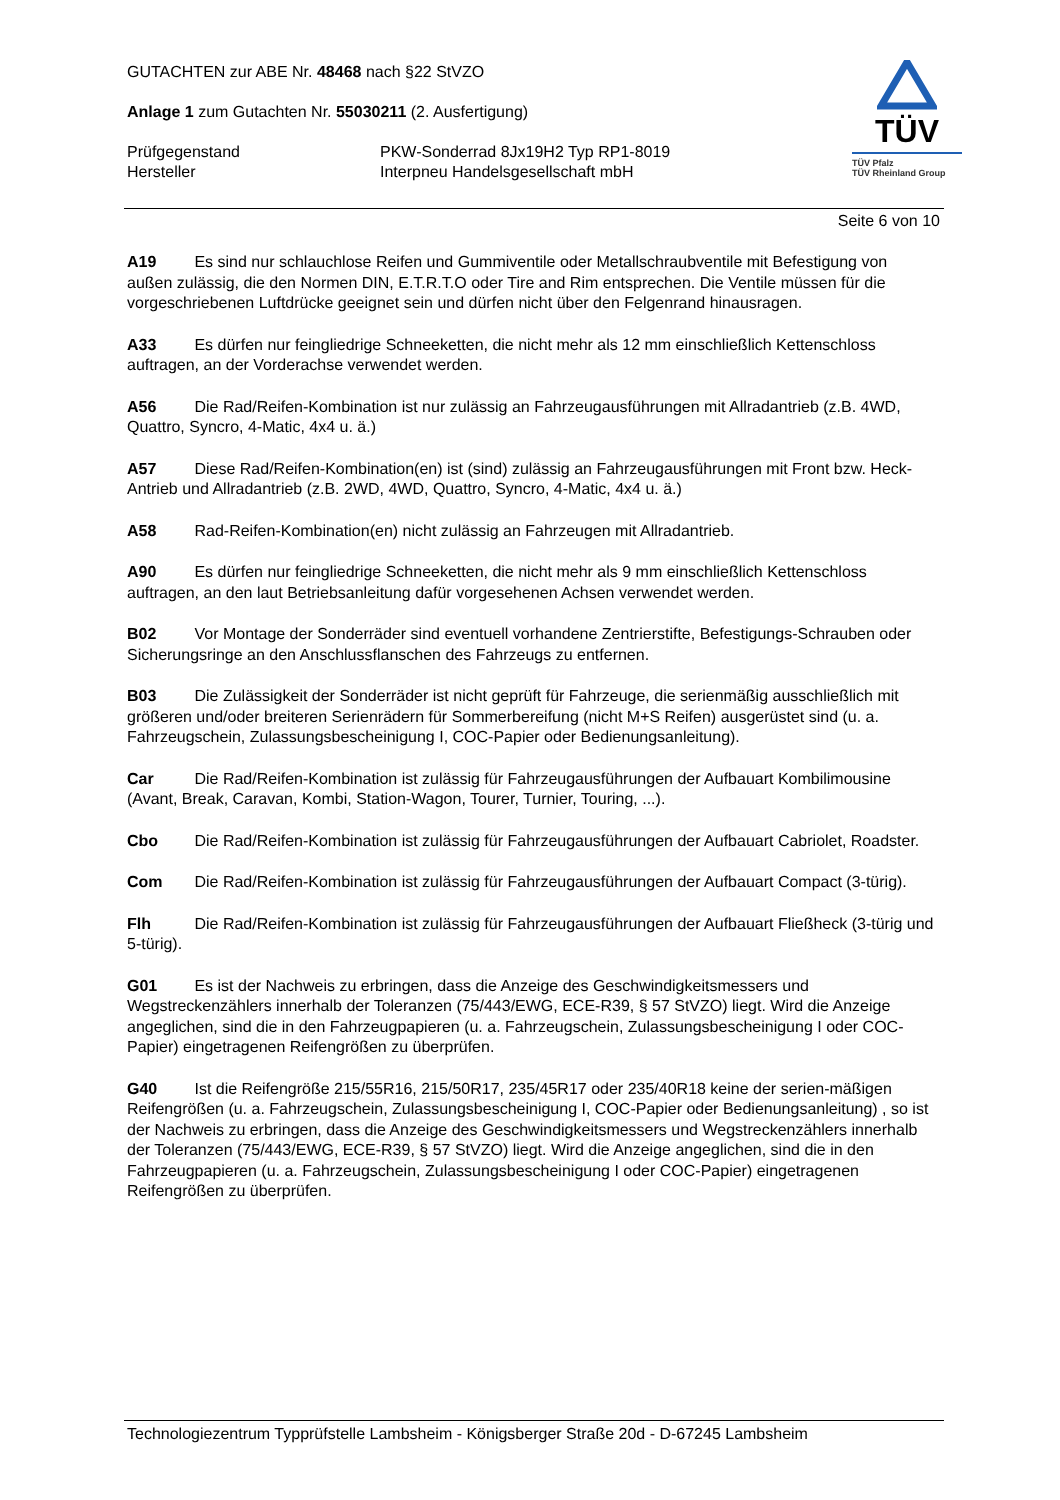GUTACHTEN zur ABE Nr. 48468 nach §22 StVZO
Anlage 1 zum Gutachten Nr. 55030211 (2. Ausfertigung)
Prüfgegenstand PKW-Sonderrad 8Jx19H2 Typ RP1-8019
Hersteller Interpneu Handelsgesellschaft mbH
TÜV
TÜV Pfalz
TÜV Rheinland Group
Seite 6 von 10
A19 Es sind nur schlauchlose Reifen und Gummiventile oder Metallschraubventile mit Befestigung von außen zulässig, die den Normen DIN, E.T.R.T.O oder Tire and Rim entsprechen. Die Ventile müssen für die vorgeschriebenen Luftdrücke geeignet sein und dürfen nicht über den Felgenrand hinausragen.
A33 Es dürfen nur feingliedrige Schneeketten, die nicht mehr als 12 mm einschließlich Kettenschloss auftragen, an der Vorderachse verwendet werden.
A56 Die Rad/Reifen-Kombination ist nur zulässig an Fahrzeugausführungen mit Allradantrieb (z.B. 4WD, Quattro, Syncro, 4-Matic, 4x4 u. ä.)
A57 Diese Rad/Reifen-Kombination(en) ist (sind) zulässig an Fahrzeugausführungen mit Front bzw. Heck-Antrieb und Allradantrieb (z.B. 2WD, 4WD, Quattro, Syncro, 4-Matic, 4x4 u. ä.)
A58 Rad-Reifen-Kombination(en) nicht zulässig an Fahrzeugen mit Allradantrieb.
A90 Es dürfen nur feingliedrige Schneeketten, die nicht mehr als 9 mm einschließlich Kettenschloss auftragen, an den laut Betriebsanleitung dafür vorgesehenen Achsen verwendet werden.
B02 Vor Montage der Sonderräder sind eventuell vorhandene Zentrierstifte, Befestigungs-Schrauben oder Sicherungsringe an den Anschlussflanschen des Fahrzeugs zu entfernen.
B03 Die Zulässigkeit der Sonderräder ist nicht geprüft für Fahrzeuge, die serienmäßig ausschließlich mit größeren und/oder breiteren Serienrädern für Sommerbereifung (nicht M+S Reifen) ausgerüstet sind (u. a. Fahrzeugschein, Zulassungsbescheinigung I, COC-Papier oder Bedienungsanleitung).
Car Die Rad/Reifen-Kombination ist zulässig für Fahrzeugausführungen der Aufbauart Kombilimousine (Avant, Break, Caravan, Kombi, Station-Wagon, Tourer, Turnier, Touring, ...).
Cbo Die Rad/Reifen-Kombination ist zulässig für Fahrzeugausführungen der Aufbauart Cabriolet, Roadster.
Com Die Rad/Reifen-Kombination ist zulässig für Fahrzeugausführungen der Aufbauart Compact (3-türig).
Flh Die Rad/Reifen-Kombination ist zulässig für Fahrzeugausführungen der Aufbauart Fließheck (3-türig und 5-türig).
G01 Es ist der Nachweis zu erbringen, dass die Anzeige des Geschwindigkeitsmessers und Wegstreckenzählers innerhalb der Toleranzen (75/443/EWG, ECE-R39, § 57 StVZO) liegt. Wird die Anzeige angeglichen, sind die in den Fahrzeugpapieren (u. a. Fahrzeugschein, Zulassungsbescheinigung I oder COC-Papier) eingetragenen Reifengrößen zu überprüfen.
G40 Ist die Reifengröße 215/55R16, 215/50R17, 235/45R17 oder 235/40R18 keine der serien-mäßigen Reifengrößen (u. a. Fahrzeugschein, Zulassungsbescheinigung I, COC-Papier oder Bedienungsanleitung) , so ist der Nachweis zu erbringen, dass die Anzeige des Geschwindigkeitsmessers und Wegstreckenzählers innerhalb der Toleranzen (75/443/EWG, ECE-R39, § 57 StVZO) liegt. Wird die Anzeige angeglichen, sind die in den Fahrzeugpapieren (u. a. Fahrzeugschein, Zulassungsbescheinigung I oder COC-Papier) eingetragenen Reifengrößen zu überprüfen.
Technologiezentrum Typprüfstelle Lambsheim - Königsberger Straße 20d - D-67245 Lambsheim